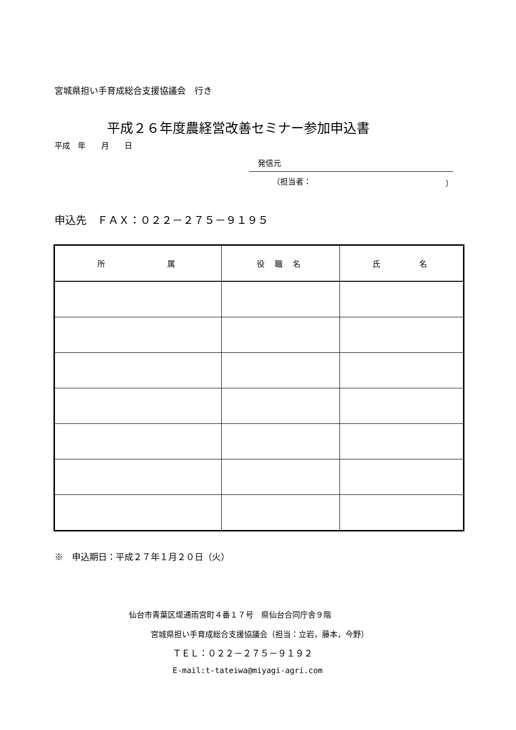宮城県担い手育成総合支援協議会　行き
平成２６年度農経営改善セミナー参加申込書
平成　年　　月　　日
発信元
（担当者： ）
申込先　ＦＡＸ：０２２－２７５－９１９５
| 所 属 | 役 職 名 | 氏 名 |
| --- | --- | --- |
※　申込期日：平成２７年１月２０日（火）
仙台市青葉区堤通雨宮町４番１７号　県仙台合同庁舎９階
宮城県担い手育成総合支援協議会（担当：立岩，藤本，今野）
ＴＥＬ：０２２－２７５－９１９２
E-mail:t-tateiwa@miyagi-agri.com